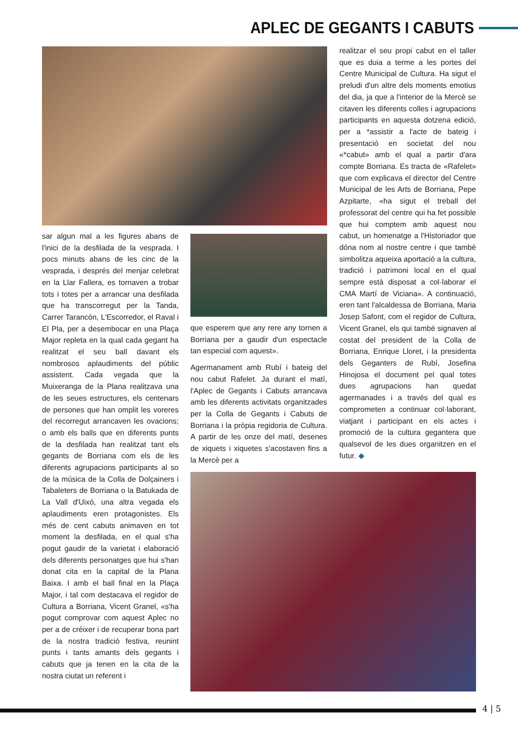APLEC DE GEGANTS I CABUTS
sar algun mal a les figures abans de l'inici de la desfilada de la vesprada. I pocs minuts abans de les cinc de la vesprada, i després del menjar celebrat en la Llar Fallera, es tornaven a trobar tots i totes per a arrancar una desfilada que ha transcorregut per la Tanda, Carrer Tarancón, L'Escorredor, el Raval i El Pla, per a desembocar en una Plaça Major repleta en la qual cada gegant ha realitzat el seu ball davant els nombrosos aplaudiments del públic assistent. Cada vegada que la Muixeranga de la Plana realitzava una de les seues estructures, els centenars de persones que han omplit les voreres del recorregut arrancaven les ovacions; o amb els balls que en diferents punts de la desfilada han realitzat tant els gegants de Borriana com els de les diferents agrupacions participants al so de la música de la Colla de Dolçainers i Tabaleters de Borriana o la Batukada de La Vall d'Uixó, una altra vegada els aplaudiments eren protagonistes. Els més de cent cabuts animaven en tot moment la desfilada, en el qual s'ha pogut gaudir de la varietat i elaboració dels diferents personatges que hui s'han donat cita en la capital de la Plana Baixa. I amb el ball final en la Plaça Major, i tal com destacava el regidor de Cultura a Borriana, Vicent Granel, «s'ha pogut comprovar com aquest Aplec no per a de créixer i de recuperar bona part de la nostra tradició festiva, reunint punts i tants amants dels gegants i cabuts que ja tenen en la cita de la nostra ciutat un referent i
que esperem que any rere any tornen a Borriana per a gaudir d'un espectacle tan especial com aquest».
Agermanament amb Rubí i bateig del nou cabut Rafelet. Ja durant el matí, l'Aplec de Gegants i Cabuts arrancava amb les diferents activitats organitzades per la Colla de Gegants i Cabuts de Borriana i la pròpia regidoria de Cultura. A partir de les onze del matí, desenes de xiquets i xiquetes s'acostaven fins a la Mercè per a
realitzar el seu propi cabut en el taller que es duia a terme a les portes del Centre Municipal de Cultura. Ha sigut el preludi d'un altre dels moments emotius del dia, ja que a l'interior de la Mercè se citaven les diferents colles i agrupacions participants en aquesta dotzena edició, per a *assistir a l'acte de bateig i presentació en societat del nou «*cabut» amb el qual a partir d'ara compte Borriana. Es tracta de «Rafelet» que com explicava el director del Centre Municipal de les Arts de Borriana, Pepe Azpitarte, «ha sigut el treball del professorat del centre qui ha fet possible que hui comptem amb aquest nou cabut, un homenatge a l'Historiador que dóna nom al nostre centre i que també simbolitza aqueixa aportació a la cultura, tradició i patrimoni local en el qual sempre està disposat a col·laborar el CMA Martí de Viciana». A continuació, eren tant l'alcaldessa de Borriana, Maria Josep Safont, com el regidor de Cultura, Vicent Granel, els qui també signaven al costat del president de la Colla de Borriana, Enrique Lloret, i la presidenta dels Geganters de Rubí, Josefina Hinojosa el document pel qual totes dues agrupacions han quedat agermanades i a través del qual es comprometen a continuar col·laborant, viatjant i participant en els actes i promoció de la cultura gegantera que qualsevol de les dues organitzen en el futur. ◆
4 | 5